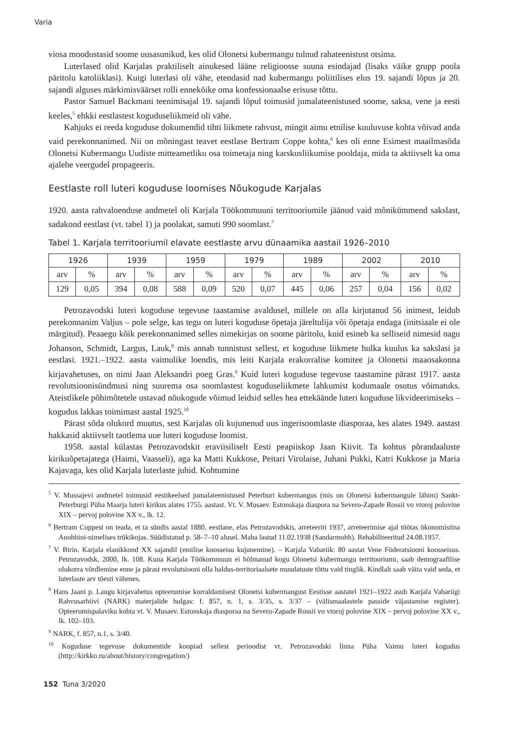Varia
viosa moodustasid soome uusasunikud, kes olid Olonetsi kubermangu tulnud rahateenistust otsima.
Luterlased olid Karjalas praktiliselt ainukesed lääne religioosse suuna esindajad (lisaks väike grupp poola päritolu katoliiklasi). Kuigi luterlasi oli vähe, etendasid nad kubermangu poliitilises elus 19. sajandi lõpus ja 20. sajandi alguses märkimisväärset rolli ennekõike oma konfessionaalse erisuse tõttu.
Pastor Samuel Backmani teenimisajal 19. sajandi lõpul toimusid jumalateenistused soome, saksa, vene ja eesti keeles,<sup>5</sup> ehkki eestlastest koguduseliikmeid oli vähe.
Kahjuks ei reeda koguduse dokumendid tihti liikmete rahvust, mingit aimu etnilise kuuluvuse kohta võivad anda vaid perekonnanimed. Nii on mõningast teavet eestlase Bertram Coppe kohta,<sup>6</sup> kes oli enne Esimest maailmasõda Olonetsi Kubermangu Uudiste mitteametliku osa toimetaja ning karskusliikumise pooldaja, mida ta aktiivselt ka oma ajalehe veergudel propageeris.
Eestlaste roll luteri koguduse loomises Nõukogude Karjalas
1920. aasta rahvaloenduse andmetel oli Karjala Töökommuuni territooriumile jäänud vaid mõnikümmend sakslast, sadakond eestlast (vt. tabel 1) ja poolakat, samuti 990 soomlast.<sup>7</sup>
Tabel 1. Karjala territooriumil elavate eestlaste arvu dünaamika aastail 1926–2010
| 1926 | | 1939 | | 1959 | | 1979 | | 1989 | | 2002 | | 2010 | |
| --- | --- | --- | --- | --- | --- | --- | --- | --- | --- | --- | --- | --- | --- |
| arv | % | arv | % | arv | % | arv | % | arv | % | arv | % | arv | % |
| 129 | 0,05 | 394 | 0,08 | 588 | 0,09 | 520 | 0,07 | 445 | 0,06 | 257 | 0,04 | 156 | 0,02 |
Petrozavodski luteri koguduse tegevuse taastamise avaldusel, millele on alla kirjutanud 56 inimest, leidub perekonnanim Valjus – pole selge, kas tegu on luteri koguduse õpetaja järeltulija või õpetaja endaga (initsiaale ei ole märgitud). Peaaegu kõik perekonnanimed selles nimekirjas on soome päritolu, kuid esineb ka selliseid nimesid nagu Johanson, Schmidt, Largus, Lauk,<sup>8</sup> mis annab tunnistust sellest, et koguduse liikmete hulka kuulus ka sakslasi ja eestlasi. 1921.–1922. aasta vaimulike loendis, mis leiti Karjala erakorralise komitee ja Olonetsi maaosakonna kirjavahetuses, on nimi Jaan Aleksandri poeg Gras.<sup>9</sup> Kuid luteri koguduse tegevuse taastamine pärast 1917. aasta revolutsioonisündmusi ning suurema osa soomlastest koguduseliikmete lahkumist kodumaale osutus võimatuks. Ateistlikele põhimõtetele ustavad nõukogude võimud leidsid selles hea ettekäände luteri koguduse likvideerimiseks – kogudus lakkas toimimast aastal 1925.<sup>10</sup>
Pärast sõda olukord muutus, sest Karjalas oli kujunenud uus ingerisoomlaste diasporaa, kes alates 1949. aastast hakkasid aktiivselt taotlema uue luteri koguduse loomist.
1958. aastal külastas Petrozavodskit eraviisiliselt Eesti peapiiskop Jaan Kiivit. Ta kohtus põrandaaluste kirikuõpetajatega (Haimi, Vaasseli), aga ka Matti Kukkose, Peitari Virolaise, Juhani Pukki, Katri Kukkose ja Maria Kajavaga, kes olid Karjala luterlaste juhid. Kohtumine
<sup>5</sup> V. Mussajevi andmetel toimusid eestikeelsed jumalateenistused Peterburi kubermangus (mis on Olonetsi kubermangule lähim) Sankt-Peterburgi Püha Maarja luteri kirikus alates 1755. aastast. Vt. V. Musaev. Estonskaja diaspora na Severo-Zapade Rossii vo vtoroj polovine XIX – pervoj polovine XX v., lk. 12.
<sup>6</sup> Bertram Coppest on teada, et ta sündis aastal 1880, eestlane, elas Petrozavodskis, arreteeriti 1937, arreteerimise ajal töötas ökonomistina Anohhini-nimelises trükikojas. Süüdistatud p. 58–7–10 alusel. Maha lastud 11.02.1938 (Sandarmohh). Rehabiliteeritud 24.08.1957.
<sup>7</sup> V. Birin. Karjala elanikkond XX sajandil (etnilise koosseisu kujunemine). – Karjala Vabariik: 80 aastat Vene Föderatsiooni koosseisus. Petrozavodsk, 2000, lk. 108. Kuna Karjala Töökommuun ei hõlmanud kogu Olonetsi kubermangu territooriumi, saab demograafilise olukorra võrdlemine enne ja pärast revolutsiooni olla haldus-territoriaalsete muudatuste tõttu vaid tinglik. Kindlalt saab väita vaid seda, et luterlaste arv tõesti vähenes.
<sup>8</sup> Hans Jaani p. Laugu kirjavahetus opteerumise korraldamisest Olonetsi kubermangust Eestisse aastatel 1921–1922 asub Karjala Vabariigi Rahvusarhiivi (NARK) materjalide hulgas: f. 857, n. 1, s. 3/35, s. 3/37 – (välismaalastele passide väjastamise register). Opteerumispalaviku kohta vt. V. Musaev. Estonskaja diasporaa na Severo-Zapade Rossii vo vtoroj polovine XIX – pervoj polovine XX v., lk. 102–103.
<sup>9</sup> NARK, f. 857, n.1, s. 3/40.
<sup>10</sup> Koguduse tegevuse dokumentide koopiad sellest perioodist vt. Petrozavodski linna Püha Vaimu luteri kogudus (http://kirkko.ru/about/history/congregation/)
152 Tuna 3/2020